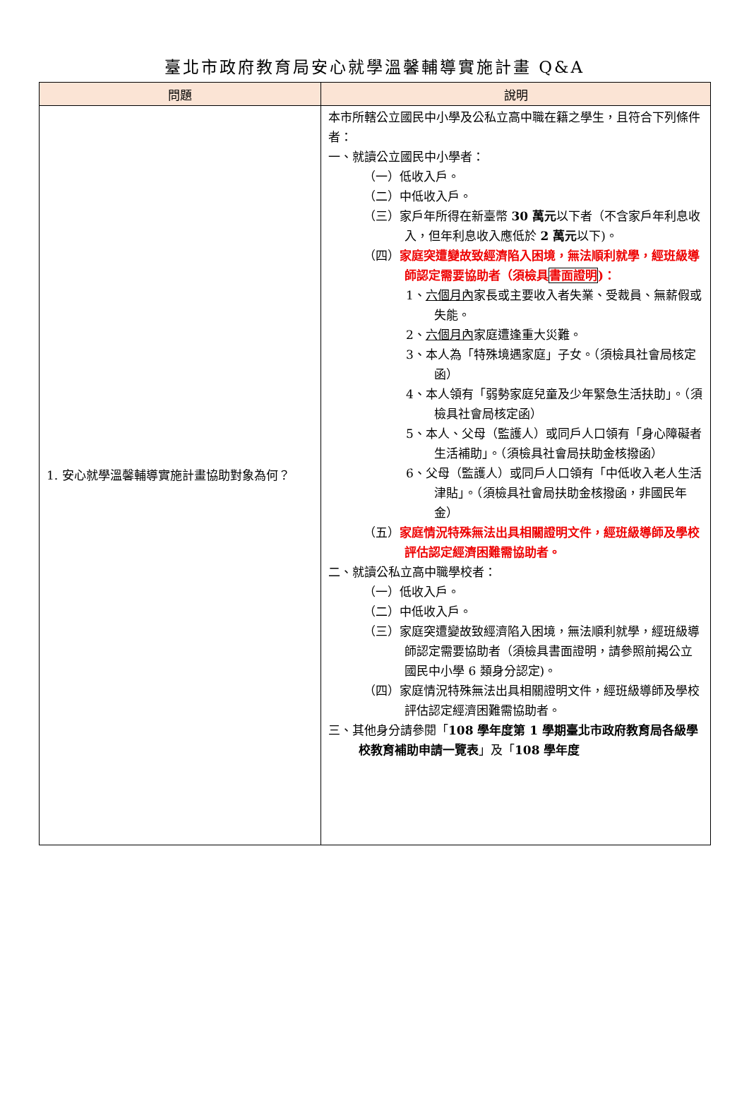臺北市政府教育局安心就學溫馨輔導實施計畫 Q&A
| 問題 | 說明 |
| --- | --- |
| 1. 安心就學溫馨輔導實施計畫協助對象為何？ | 本市所轄公立國民中小學及公私立高中職在籍之學生，且符合下列條件者： 一、就讀公立國民中小學者： （一）低收入戶。 （二）中低收入戶。 （三）家戶年所得在新臺幣 30 萬元 以下者（不含家戶年利息收入，但年利息收入應低於 2 萬元 以下)。 （四） 家庭突遭變故致經濟陷入困境，無法順利就學，經班級導師認定需要協助者（須檢具 書面證明 )： 1、 六個月內 家長或主要收入者失業、受裁員、無薪假或失能。 2、 六個月內 家庭遭逢重大災難。 3、本人為「特殊境遇家庭」子女。（須檢具社會局核定函） 4、本人領有「弱勢家庭兒童及少年緊急生活扶助」。（須檢具社會局核定函） 5、本人、父母（監護人）或同戶人口領有「身心障礙者生活補助」。（須檢具社會局扶助金核撥函） 6、父母（監護人）或同戶人口領有「中低收入老人生活津貼」。（須檢具社會局扶助金核撥函，非國民年金） （五） 家庭情況特殊無法出具相關證明文件，經班級導師及學校評估認定經濟困難需協助者。 二、就讀公私立高中職學校者： （一）低收入戶。 （二）中低收入戶。 （三）家庭突遭變故致經濟陷入困境，無法順利就學，經班級導師認定需要協助者（須檢具書面證明，請參照前揭公立國民中小學 6 類身分認定)。 （四）家庭情況特殊無法出具相關證明文件，經班級導師及學校評估認定經濟困難需協助者。 三、其他身分請參閱「 108 學年度第 1 學期臺北市政府教育局各級學校教育補助申請一覽表 」及「 108 學年度 |